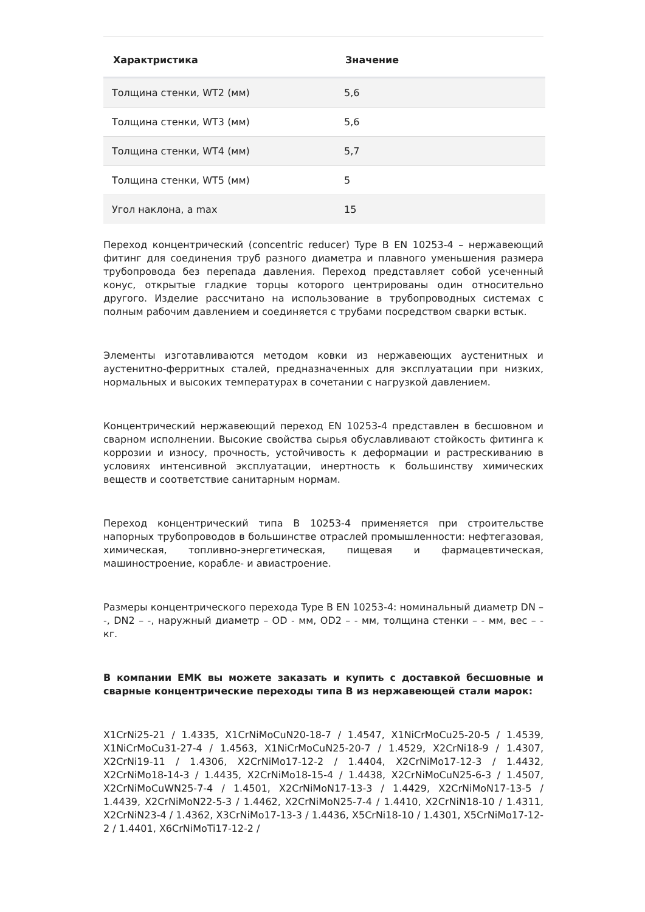| Характристика | Значение |
| --- | --- |
| Толщина стенки, WT2 (мм) | 5,6 |
| Толщина стенки, WT3 (мм) | 5,6 |
| Толщина стенки, WT4 (мм) | 5,7 |
| Толщина стенки, WT5 (мм) | 5 |
| Угол наклона, a max | 15 |
Переход концентрический (concentric reducer) Type B EN 10253-4 – нержавеющий фитинг для соединения труб разного диаметра и плавного уменьшения размера трубопровода без перепада давления. Переход представляет собой усеченный конус, открытые гладкие торцы которого центрированы один относительно другого. Изделие рассчитано на использование в трубопроводных системах с полным рабочим давлением и соединяется с трубами посредством сварки встык.
Элементы изготавливаются методом ковки из нержавеющих аустенитных и аустенитно-ферритных сталей, предназначенных для эксплуатации при низких, нормальных и высоких температурах в сочетании с нагрузкой давлением.
Концентрический нержавеющий переход EN 10253-4 представлен в бесшовном и сварном исполнении. Высокие свойства сырья обуславливают стойкость фитинга к коррозии и износу, прочность, устойчивость к деформации и растрескиванию в условиях интенсивной эксплуатации, инертность к большинству химических веществ и соответствие санитарным нормам.
Переход концентрический типа B 10253-4 применяется при строительстве напорных трубопроводов в большинстве отраслей промышленности: нефтегазовая, химическая, топливно-энергетическая, пищевая и фармацевтическая, машиностроение, корабле- и авиастроение.
Размеры концентрического перехода Type B EN 10253-4: номинальный диаметр DN – -, DN2 – -, наружный диаметр – OD - мм, OD2 – - мм, толщина стенки – - мм, вес – - кг.
В компании ЕМК вы можете заказать и купить с доставкой бесшовные и сварные концентрические переходы типа B из нержавеющей стали марок:
X1CrNi25-21 / 1.4335, X1CrNiMoCuN20-18-7 / 1.4547, X1NiCrMoCu25-20-5 / 1.4539, X1NiCrMoCu31-27-4 / 1.4563, X1NiCrMoCuN25-20-7 / 1.4529, X2CrNi18-9 / 1.4307, X2CrNi19-11 / 1.4306, X2CrNiMo17-12-2 / 1.4404, X2CrNiMo17-12-3 / 1.4432, X2CrNiMo18-14-3 / 1.4435, X2CrNiMo18-15-4 / 1.4438, X2CrNiMoCuN25-6-3 / 1.4507, X2CrNiMoCuWN25-7-4 / 1.4501, X2CrNiMoN17-13-3 / 1.4429, X2CrNiMoN17-13-5 / 1.4439, X2CrNiMoN22-5-3 / 1.4462, X2CrNiMoN25-7-4 / 1.4410, X2CrNiN18-10 / 1.4311, X2CrNiN23-4 / 1.4362, X3CrNiMo17-13-3 / 1.4436, X5CrNi18-10 / 1.4301, X5CrNiMo17-12-2 / 1.4401, X6CrNiMoTi17-12-2 /